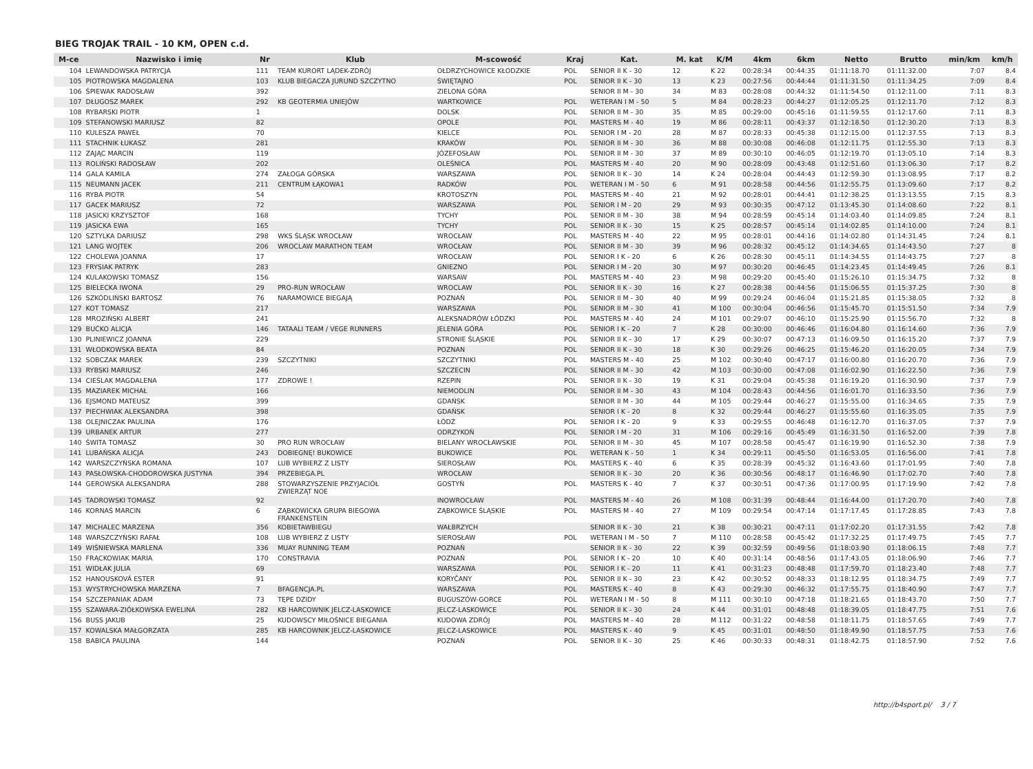BIEG TROJAK TRAIL - 10 KM, OPEN c.d.
| M-ce | Nazwisko i imię | Nr | Klub | M-scowość | Kraj | Kat. | M. kat | K/M | 4km | 6km | Netto | Brutto | min/km | km/h |
| --- | --- | --- | --- | --- | --- | --- | --- | --- | --- | --- | --- | --- | --- | --- |
| 104 | LEWANDOWSKA PATRYCJA | 111 | TEAM KURORT LĄDEK-ZDRÓJ | OŁDRZYCHOWICE KŁODZKIE | POL | SENIOR II K - 30 | 12 | K 22 | 00:28:34 | 00:44:35 | 01:11:18.70 | 01:11:32.00 | 7:07 | 8.4 |
| 105 | PIOTROWSKA MAGDALENA | 103 | KLUB BIEGACZA JURUND SZCZYTNO | ŚWIĘTAJNO | POL | SENIOR II K - 30 | 13 | K 23 | 00:27:56 | 00:44:44 | 01:11:31.50 | 01:11:34.25 | 7:09 | 8.4 |
| 106 | ŚPIEWAK RADOSŁAW | 392 | | ZIELONA GÓRA | | SENIOR II M - 30 | 34 | M 83 | 00:28:08 | 00:44:32 | 01:11:54.50 | 01:12:11.00 | 7:11 | 8.3 |
| 107 | DŁUGOSZ MAREK | 292 | KB GEOTERMIA UNIEJÓW | WARTKOWICE | POL | WETERAN I M - 50 | 5 | M 84 | 00:28:23 | 00:44:27 | 01:12:05.25 | 01:12:11.70 | 7:12 | 8.3 |
| 108 | RYBARSKI PIOTR | 1 | | DOLSK | POL | SENIOR II M - 30 | 35 | M 85 | 00:29:00 | 00:45:16 | 01:11:59.55 | 01:12:17.60 | 7:11 | 8.3 |
| 109 | STEFANOWSKI MARIUSZ | 82 | | OPOLE | POL | MASTERS M - 40 | 19 | M 86 | 00:28:11 | 00:43:37 | 01:12:18.50 | 01:12:30.20 | 7:13 | 8.3 |
| 110 | KULESZA PAWEŁ | 70 | | KIELCE | POL | SENIOR I M - 20 | 28 | M 87 | 00:28:33 | 00:45:38 | 01:12:15.00 | 01:12:37.55 | 7:13 | 8.3 |
| 111 | STACHNIK ŁUKASZ | 281 | | KRAKÓW | POL | SENIOR II M - 30 | 36 | M 88 | 00:30:08 | 00:46:08 | 01:12:11.75 | 01:12:55.30 | 7:13 | 8.3 |
| 112 | ZAJĄC MARCIN | 119 | | JÓZEFOSŁAW | POL | SENIOR II M - 30 | 37 | M 89 | 00:30:10 | 00:46:05 | 01:12:19.70 | 01:13:05.10 | 7:14 | 8.3 |
| 113 | ROLIŃSKI RADOSŁAW | 202 | | OLEŚNICA | POL | MASTERS M - 40 | 20 | M 90 | 00:28:09 | 00:43:48 | 01:12:51.60 | 01:13:06.30 | 7:17 | 8.2 |
| 114 | GALA KAMILA | 274 | ZAŁOGA GÓRSKA | WARSZAWA | POL | SENIOR II K - 30 | 14 | K 24 | 00:28:04 | 00:44:43 | 01:12:59.30 | 01:13:08.95 | 7:17 | 8.2 |
| 115 | NEUMANN JACEK | 211 | CENTRUM ŁĄKOWA1 | RADKÓW | POL | WETERAN I M - 50 | 6 | M 91 | 00:28:58 | 00:44:56 | 01:12:55.75 | 01:13:09.60 | 7:17 | 8.2 |
| 116 | RYBA PIOTR | 54 | | KROTOSZYN | POL | MASTERS M - 40 | 21 | M 92 | 00:28:01 | 00:44:41 | 01:12:38.25 | 01:13:13.55 | 7:15 | 8.3 |
| 117 | GACEK MARIUSZ | 72 | | WARSZAWA | POL | SENIOR I M - 20 | 29 | M 93 | 00:30:35 | 00:47:12 | 01:13:45.30 | 01:14:08.60 | 7:22 | 8.1 |
| 118 | JASICKI KRZYSZTOF | 168 | | TYCHY | POL | SENIOR II M - 30 | 38 | M 94 | 00:28:59 | 00:45:14 | 01:14:03.40 | 01:14:09.85 | 7:24 | 8.1 |
| 119 | JASICKA EWA | 165 | | TYCHY | POL | SENIOR II K - 30 | 15 | K 25 | 00:28:57 | 00:45:14 | 01:14:02.85 | 01:14:10.00 | 7:24 | 8.1 |
| 120 | SZTYLKA DARIUSZ | 298 | WKS ŚLĄSK WROCŁAW | WROCŁAW | POL | MASTERS M - 40 | 22 | M 95 | 00:28:01 | 00:44:16 | 01:14:02.80 | 01:14:31.45 | 7:24 | 8.1 |
| 121 | LANG WOJTEK | 206 | WROCLAW MARATHON TEAM | WROCŁAW | POL | SENIOR II M - 30 | 39 | M 96 | 00:28:32 | 00:45:12 | 01:14:34.65 | 01:14:43.50 | 7:27 | 8 |
| 122 | CHOLEWA JOANNA | 17 | | WROCŁAW | POL | SENIOR I K - 20 | 6 | K 26 | 00:28:30 | 00:45:11 | 01:14:34.55 | 01:14:43.75 | 7:27 | 8 |
| 123 | FRYSIAK PATRYK | 283 | | GNIEZNO | POL | SENIOR I M - 20 | 30 | M 97 | 00:30:20 | 00:46:45 | 01:14:23.45 | 01:14:49.45 | 7:26 | 8.1 |
| 124 | KULAKOWSKI TOMASZ | 156 | | WARSAW | POL | MASTERS M - 40 | 23 | M 98 | 00:29:20 | 00:45:40 | 01:15:26.10 | 01:15:34.75 | 7:32 | 8 |
| 125 | BIELECKA IWONA | 29 | PRO-RUN WROCŁAW | WROCLAW | POL | SENIOR II K - 30 | 16 | K 27 | 00:28:38 | 00:44:56 | 01:15:06.55 | 01:15:37.25 | 7:30 | 8 |
| 126 | SZKÓDLIŃSKI BARTOSZ | 76 | NARAMOWICE BIEGAJĄ | POZNAŃ | POL | SENIOR II M - 30 | 40 | M 99 | 00:29:24 | 00:46:04 | 01:15:21.85 | 01:15:38.05 | 7:32 | 8 |
| 127 | KOT TOMASZ | 217 | | WARSZAWA | POL | SENIOR II M - 30 | 41 | M 100 | 00:30:04 | 00:46:56 | 01:15:45.70 | 01:15:51.50 | 7:34 | 7.9 |
| 128 | MROZIŃSKI ALBERT | 241 | | ALEKSNADRÓW ŁÓDZKI | POL | MASTERS M - 40 | 24 | M 101 | 00:29:07 | 00:46:10 | 01:15:25.90 | 01:15:56.70 | 7:32 | 8 |
| 129 | BUĆKO ALICJA | 146 | TATAALI TEAM / VEGE RUNNERS | JELENIA GÓRA | POL | SENIOR I K - 20 | 7 | K 28 | 00:30:00 | 00:46:46 | 01:16:04.80 | 01:16:14.60 | 7:36 | 7.9 |
| 130 | PLINIEWICZ JOANNA | 229 | | STRONIE ŚLĄSKIE | POL | SENIOR II K - 30 | 17 | K 29 | 00:30:07 | 00:47:13 | 01:16:09.50 | 01:16:15.20 | 7:37 | 7.9 |
| 131 | WŁODKOWSKA BEATA | 84 | | POZNAN | POL | SENIOR II K - 30 | 18 | K 30 | 00:29:26 | 00:46:25 | 01:15:46.20 | 01:16:20.05 | 7:34 | 7.9 |
| 132 | SOBCZAK MAREK | 239 | SZCZYTNIKI | SZCZYTNIKI | POL | MASTERS M - 40 | 25 | M 102 | 00:30:40 | 00:47:17 | 01:16:00.80 | 01:16:20.70 | 7:36 | 7.9 |
| 133 | RYBSKI MARIUSZ | 246 | | SZCZECIN | POL | SENIOR II M - 30 | 42 | M 103 | 00:30:00 | 00:47:08 | 01:16:02.90 | 01:16:22.50 | 7:36 | 7.9 |
| 134 | CIEŚLAK MAGDALENA | 177 | ZDROWE ! | RZEPIN | POL | SENIOR II K - 30 | 19 | K 31 | 00:29:04 | 00:45:38 | 01:16:19.20 | 01:16:30.90 | 7:37 | 7.9 |
| 135 | MAZIAREK MICHAŁ | 166 | | NIEMODLIN | POL | SENIOR II M - 30 | 43 | M 104 | 00:28:43 | 00:44:56 | 01:16:01.70 | 01:16:33.50 | 7:36 | 7.9 |
| 136 | EJSMOND MATEUSZ | 399 | | GDAŃSK | | SENIOR II M - 30 | 44 | M 105 | 00:29:44 | 00:46:27 | 01:15:55.00 | 01:16:34.65 | 7:35 | 7.9 |
| 137 | PIECHWIAK ALEKSANDRA | 398 | | GDAŃSK | | SENIOR I K - 20 | 8 | K 32 | 00:29:44 | 00:46:27 | 01:15:55.60 | 01:16:35.05 | 7:35 | 7.9 |
| 138 | OLEJNICZAK PAULINA | 176 | | ŁÓDŹ | POL | SENIOR I K - 20 | 9 | K 33 | 00:29:55 | 00:46:48 | 01:16:12.70 | 01:16:37.05 | 7:37 | 7.9 |
| 139 | URBANEK ARTUR | 277 | | ODRZYKOŃ | POL | SENIOR I M - 20 | 31 | M 106 | 00:29:16 | 00:45:49 | 01:16:31.50 | 01:16:52.00 | 7:39 | 7.8 |
| 140 | ŚWITA TOMASZ | 30 | PRO RUN WROCŁAW | BIELANY WROCŁAWSKIE | POL | SENIOR II M - 30 | 45 | M 107 | 00:28:58 | 00:45:47 | 01:16:19.90 | 01:16:52.30 | 7:38 | 7.9 |
| 141 | LUBAŃSKA ALICJA | 243 | DOBIEGNĘ! BUKOWICE | BUKOWICE | POL | WETERAN K - 50 | 1 | K 34 | 00:29:11 | 00:45:50 | 01:16:53.05 | 01:16:56.00 | 7:41 | 7.8 |
| 142 | WARSZCZYŃSKA ROMANA | 107 | LUB WYBIERZ Z LISTY | SIEROSŁAW | POL | MASTERS K - 40 | 6 | K 35 | 00:28:39 | 00:45:32 | 01:16:43.60 | 01:17:01.95 | 7:40 | 7.8 |
| 143 | PASŁOWSKA-CHODOROWSKA JUSTYNA | 394 | PRZEBIEGA.PL | WROCŁAW | | SENIOR II K - 30 | 20 | K 36 | 00:30:56 | 00:48:17 | 01:16:46.90 | 01:17:02.70 | 7:40 | 7.8 |
| 144 | GEROWSKA ALEKSANDRA | 288 | STOWARZYSZENIE PRZYJACIÓŁ ZWIERZĄT NOE | GOSTYŃ | POL | MASTERS K - 40 | 7 | K 37 | 00:30:51 | 00:47:36 | 01:17:00.95 | 01:17:19.90 | 7:42 | 7.8 |
| 145 | TADROWSKI TOMASZ | 92 | | INOWROCŁAW | POL | MASTERS M - 40 | 26 | M 108 | 00:31:39 | 00:48:44 | 01:16:44.00 | 01:17:20.70 | 7:40 | 7.8 |
| 146 | KORNAŚ MARCIN | 6 | ZĄBKOWICKA GRUPA BIEGOWA FRANKENSTEIN | ZĄBKOWICE ŚLĄSKIE | POL | MASTERS M - 40 | 27 | M 109 | 00:29:54 | 00:47:14 | 01:17:17.45 | 01:17:28.85 | 7:43 | 7.8 |
| 147 | MICHALEC MARZENA | 356 | KOBIETAWBIEGU | WAŁBRZYCH | | SENIOR II K - 30 | 21 | K 38 | 00:30:21 | 00:47:11 | 01:17:02.20 | 01:17:31.55 | 7:42 | 7.8 |
| 148 | WARSZCZYŃSKI RAFAŁ | 108 | LUB WYBIERZ Z LISTY | SIEROSŁAW | POL | WETERAN I M - 50 | 7 | M 110 | 00:28:58 | 00:45:42 | 01:17:32.25 | 01:17:49.75 | 7:45 | 7.7 |
| 149 | WIŚNIEWSKA MARLENA | 336 | MUAY RUNNING TEAM | POZNAŃ | | SENIOR II K - 30 | 22 | K 39 | 00:32:59 | 00:49:56 | 01:18:03.90 | 01:18:06.15 | 7:48 | 7.7 |
| 150 | FRĄCKOWIAK MARIA | 170 | CONSTRAVIA | POZNAŃ | POL | SENIOR I K - 20 | 10 | K 40 | 00:31:14 | 00:48:56 | 01:17:43.05 | 01:18:06.90 | 7:46 | 7.7 |
| 151 | WIDŁAK JULIA | 69 | | WARSZAWA | POL | SENIOR I K - 20 | 11 | K 41 | 00:31:23 | 00:48:48 | 01:17:59.70 | 01:18:23.40 | 7:48 | 7.7 |
| 152 | HANOUSKOVÁ ESTER | 91 | | KORYČANY | POL | SENIOR II K - 30 | 23 | K 42 | 00:30:52 | 00:48:33 | 01:18:12.95 | 01:18:34.75 | 7:49 | 7.7 |
| 153 | WYSTRYCHOWSKA MARZENA | 7 | BFAGENCJA.PL | WARSZAWA | POL | MASTERS K - 40 | 8 | K 43 | 00:29:30 | 00:46:32 | 01:17:55.75 | 01:18:40.90 | 7:47 | 7.7 |
| 154 | SZCZEPANIAK ADAM | 73 | TĘPE DZIDY | BUGUSZÓW-GORCE | POL | WETERAN I M - 50 | 8 | M 111 | 00:30:10 | 00:47:18 | 01:18:21.65 | 01:18:43.70 | 7:50 | 7.7 |
| 155 | SZAWARA-ZIÓŁKOWSKA EWELINA | 282 | KB HARCOWNIK JELCZ-LASKOWICE | JELCZ-LASKOWICE | POL | SENIOR II K - 30 | 24 | K 44 | 00:31:01 | 00:48:48 | 01:18:39.05 | 01:18:47.75 | 7:51 | 7.6 |
| 156 | BUSS JAKUB | 25 | KUDOWSCY MIŁOŚNICE BIEGANIA | KUDOWA ZDRÓJ | POL | MASTERS M - 40 | 28 | M 112 | 00:31:22 | 00:48:58 | 01:18:11.75 | 01:18:57.65 | 7:49 | 7.7 |
| 157 | KOWALSKA MAŁGORZATA | 285 | KB HARCOWNIK JELCZ-LASKOWICE | JELCZ-LASKOWICE | POL | MASTERS K - 40 | 9 | K 45 | 00:31:01 | 00:48:50 | 01:18:49.90 | 01:18:57.75 | 7:53 | 7.6 |
| 158 | BABICA PAULINA | 144 | | POZNAŃ | POL | SENIOR II K - 30 | 25 | K 46 | 00:30:33 | 00:48:31 | 01:18:42.75 | 01:18:57.90 | 7:52 | 7.6 |
http://b4sport.pl/ 3 / 7